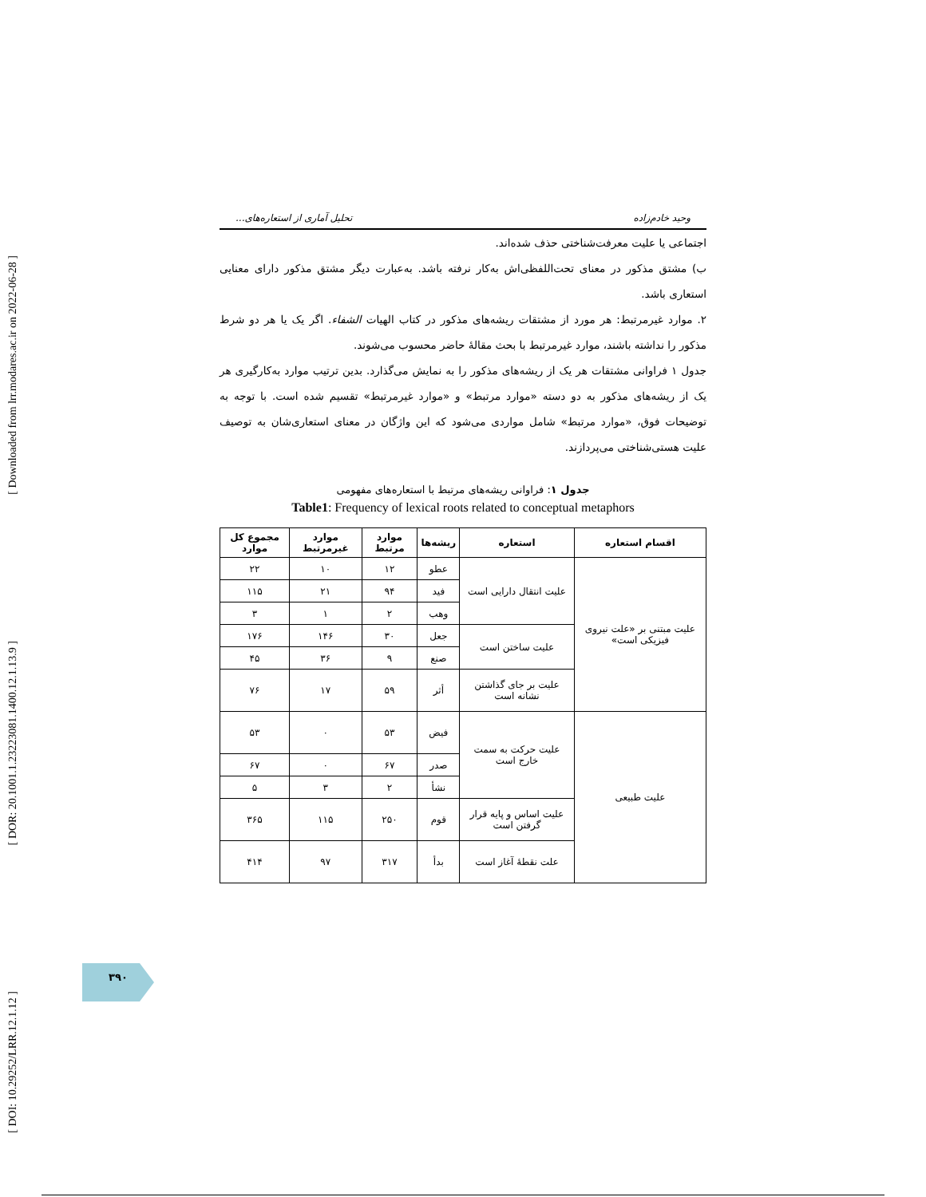[ Downloaded from lrr.modares.ac.ir on 2022-06-28 ]
[ DOR: 20.1001.1.23223081.1400.12.1.13.9 ]
[ DOI: 10.29252/LRR.12.1.12 ]
وحید خادم‌زاده تحلیل آماری از استعاره‌های...
اجتماعی یا علیت معرفت‌شناختی حذف شده‌اند.
ب) مشتق مذکور در معنای تحت‌اللفظی‌اش به‌کار نرفته باشد. به‌عبارت دیگر مشتق مذکور دارای معنایی استعاری باشد.
۲. موارد غیرمرتبط: هر مورد از مشتقات ریشه‌های مذکور در کتاب الهیات الشفاء. اگر یک یا هر دو شرط مذکور را نداشته باشند، موارد غیرمرتبط با بحث مقالهٔ حاضر محسوب می‌شوند.
جدول ۱ فراوانی مشتقات هر یک از ریشه‌های مذکور را به نمایش می‌گذارد. بدین ترتیب موارد به‌کارگیری هر یک از ریشه‌های مذکور به دو دسته «موارد مرتبط» و «موارد غیرمرتبط» تقسیم شده است. با توجه به توضیحات فوق، «موارد مرتبط» شامل مواردی می‌شود که این واژگان در معنای استعاری‌شان به توصیف علیت هستی‌شناختی می‌پردازند.
جدول ۱: فراوانی ریشه‌های مرتبط با استعاره‌های مفهومی
Table1: Frequency of lexical roots related to conceptual metaphors
| اقسام استعاره | استعاره | ریشه‌ها | موارد مرتبط | موارد غیرمرتبط | مجموع کل موارد |
| --- | --- | --- | --- | --- | --- |
| علیت مبتنی بر «علت نیروی فیزیکی است» | علیت انتقال دارایی است | عطو | ۱۲ | ۱۰ | ۲۲ |
| | | فید | ۹۴ | ۲۱ | ۱۱۵ |
| | | وهب | ۲ | ۱ | ۳ |
| | علیت ساختن است | جعل | ۳۰ | ۱۴۶ | ۱۷۶ |
| | | صنع | ۹ | ۳۶ | ۴۵ |
| | علیت بر جای گذاشتن نشانه است | أثر | ۵۹ | ۱۷ | ۷۶ |
| علیت طبیعی | علیت حرکت به سمت خارج است | فیض | ۵۳ | ۰ | ۵۳ |
| | | صدر | ۶۷ | ۰ | ۶۷ |
| | | نشأ | ۲ | ۳ | ۵ |
| | علیت اساس و پایه قرار گرفتن است | قوم | ۲۵۰ | ۱۱۵ | ۳۶۵ |
| | علت نقطهٔ آغاز است | بدأ | ۳۱۷ | ۹۷ | ۴۱۴ |
۳۹۰